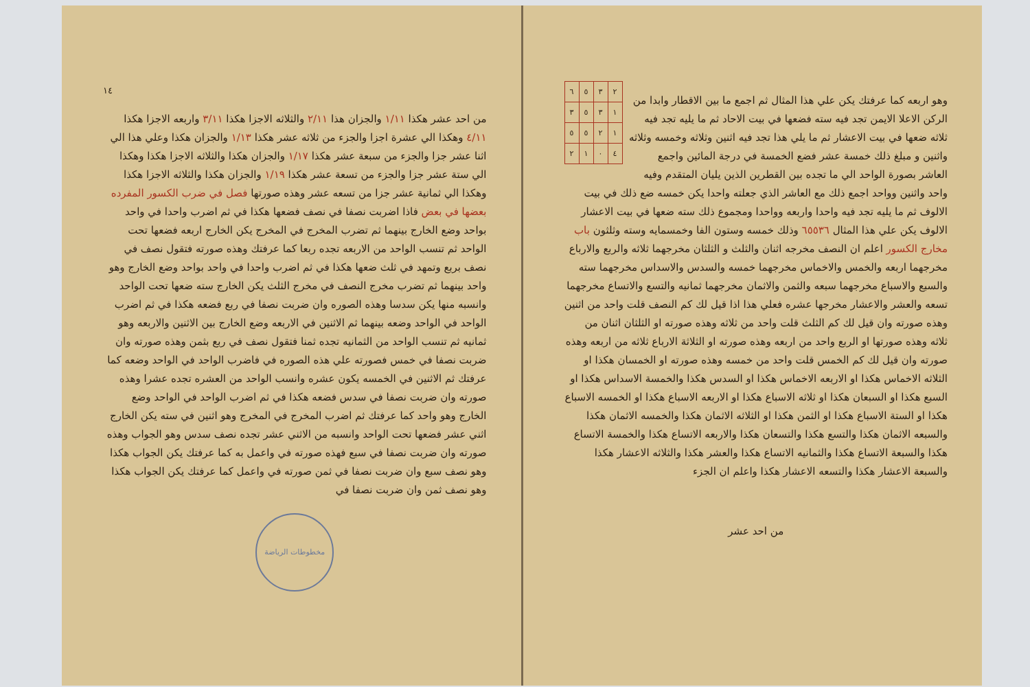١٤
من احد عشر هكذا ١/١١ والجزان هذا ٢/١١ والثلاثه الاجزا هكذا ٣/١١ واربعه الاجزا هكذا ٤/١١ وهكذا الي عشرة اجزا والجزء من ثلاثه عشر هكذا ١/١٣ والجزان هكذا وعلي هذا الي اثنا عشر جزا والجزء من سبعة عشر هكذا ١/١٧ والجزان هكذا والثلاثه الاجزا هكذا وهكذا الي ستة عشر جزا والجزء من تسعة عشر هكذا ١/١٩ والجزان هكذا والثلاثه الاجزا هكذا وهكذا الي ثمانية عشر جزا من تسعه عشر وهذه صورتها فصل في ضرب الكسور المفرده بعضها في بعض فاذا اضربت نصفا في نصف فضعها هكذا في ثم اضرب واحدا في واحد بواحد وضع الخارج بينهما ثم تضرب المخرج في المخرج يكن الخارج اربعه فضعها تحت الواحد ثم تنسب الواحد من الاربعه تجده ربعا كما عرفتك وهذه صورته فتقول نصف في نصف بربع وتمهد في ثلث ضعها هكذا في ثم اضرب واحدا في واحد بواحد وضع الخارج وهو واحد بينهما ثم تضرب مخرج النصف في مخرج الثلث يكن الخارج سته ضعها تحت الواحد وانسبه منها يكن سدسا وهذه الصوره وان ضربت نصفا في ربع فضعه هكذا في ثم اضرب الواحد في الواحد وضعه بينهما ثم الاثنين في الاربعه وضع الخارج بين الاثنين والاربعه وهو ثمانيه ثم تنسب الواحد من الثمانيه تجده ثمنا فتقول نصف في ربع بثمن وهذه صورته وان ضربت نصفا في خمس فصورته علي هذه الصوره في فاضرب الواحد في الواحد وضعه كما عرفتك ثم الاثنين في الخمسه يكون عشره وانسب الواحد من العشره تجده عشرا وهذه صورته وان ضربت نصفا في سدس فضعه هكذا في ثم اضرب الواحد في الواحد وضع الخارج وهو واحد كما عرفتك ثم اضرب المخرج في المخرج وهو اثنين في سته يكن الخارج اثني عشر فضعها تحت الواحد وانسبه من الاثني عشر تجده نصف سدس وهو الجواب وهذه صورته وان ضربت نصفا في سبع فهذه صورته في واعمل به كما عرفتك يكن الجواب هكذا وهو نصف سبع وان ضربت نصفا في ثمن صورته في واعمل كما عرفتك يكن الجواب هكذا وهو نصف ثمن وان ضربت نصفا في
مخطوطات الرياضة
| ٦ | ٥ | ٣ | ٢ |
| ٣ | ٥ | ٣ | ١ |
| ٥ | ٥ | ٢ | ١ |
| ٢ | ١ | ٠ | ٤ |
وهو اربعه كما عرفتك يكن علي هذا المثال ثم اجمع ما بين الاقطار وابدا من الركن الاعلا الايمن تجد فيه سته فضعها في بيت الاحاد ثم ما يليه تجد فيه ثلاثه ضعها في بيت الاعشار ثم ما يلي هذا تجد فيه اثنين وثلاثه وخمسه وثلاثه واثنين و مبلغ ذلك خمسة عشر فضع الخمسة في درجة المائين واجمع العاشر بصورة الواحد الي ما تجده بين القطرين الذين يليان المتقدم وفيه واحد واثنين وواحد اجمع ذلك مع العاشر الذي جعلته واحدا يكن خمسه ضع ذلك في بيت الالوف ثم ما يليه تجد فيه واحدا واربعه وواحدا ومجموع ذلك سته ضعها في بيت الاعشار الالوف يكن علي هذا المثال ٦٥٥٣٦ وذلك خمسه وستون الفا وخمسمايه وسته وثلثون باب مخارج الكسور اعلم ان النصف مخرجه اثنان والثلث و الثلثان مخرجهما ثلاثه والربع والارباع مخرجهما اربعه والخمس والاخماس مخرجهما خمسه والسدس والاسداس مخرجهما سته والسبع والاسباع مخرجهما سبعه والثمن والاثمان مخرجهما ثمانيه والتسع والاتساع مخرجهما تسعه والعشر والاعشار مخرجها عشره فعلي هذا اذا قيل لك كم النصف قلت واحد من اثنين وهذه صورته وان قيل لك كم الثلث قلت واحد من ثلاثه وهذه صورته او الثلثان اثنان من ثلاثه وهذه صورتها او الربع واحد من اربعه وهذه صورته او الثلاثة الارباع ثلاثه من اربعه وهذه صورته وان قيل لك كم الخمس قلت واحد من خمسه وهذه صورته او الخمسان هكذا او الثلاثه الاخماس هكذا او الاربعه الاخماس هكذا او السدس هكذا والخمسة الاسداس هكذا او السبع هكذا او السبعان هكذا او ثلاثه الاسباع هكذا او الاربعه الاسباع هكذا او الخمسه الاسباع هكذا او الستة الاسباع هكذا او الثمن هكذا او الثلاثه الاثمان هكذا والخمسه الاثمان هكذا والسبعه الاثمان هكذا والتسع هكذا والتسعان هكذا والاربعه الاتساع هكذا والخمسة الاتساع هكذا والسبعة الاتساع هكذا والثمانيه الاتساع هكذا والعشر هكذا والثلاثه الاعشار هكذا والسبعة الاعشار هكذا والتسعه الاعشار هكذا واعلم ان الجزء
من احد عشر